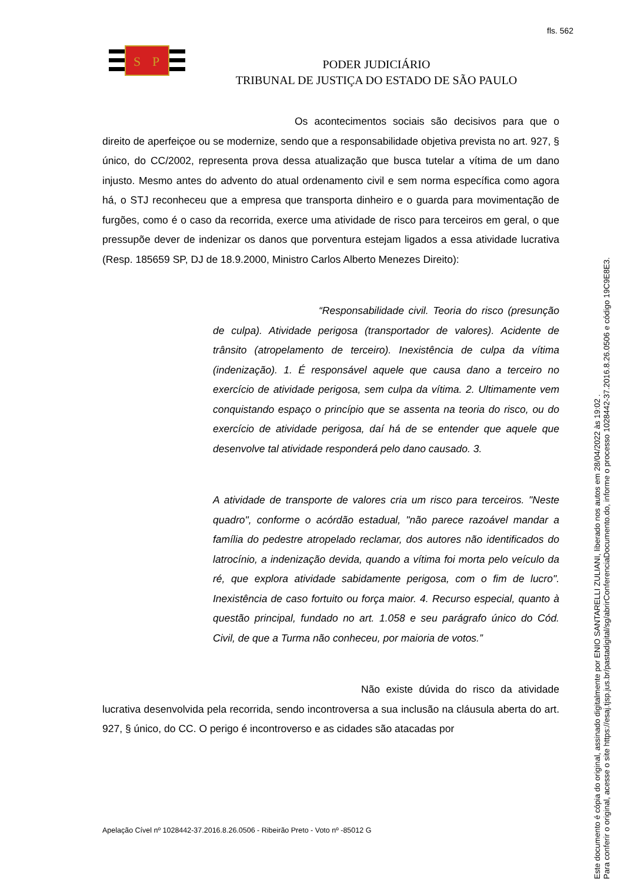fls. 562
S
P
PODER JUDICIÁRIO
TRIBUNAL DE JUSTIÇA DO ESTADO DE SÃO PAULO
Os acontecimentos sociais são decisivos para que o direito de aperfeiçoe ou se modernize, sendo que a responsabilidade objetiva prevista no art. 927, § único, do CC/2002, representa prova dessa atualização que busca tutelar a vítima de um dano injusto. Mesmo antes do advento do atual ordenamento civil e sem norma específica como agora há, o STJ reconheceu que a empresa que transporta dinheiro e o guarda para movimentação de furgões, como é o caso da recorrida, exerce uma atividade de risco para terceiros em geral, o que pressupõe dever de indenizar os danos que porventura estejam ligados a essa atividade lucrativa (Resp. 185659 SP, DJ de 18.9.2000, Ministro Carlos Alberto Menezes Direito):
“Responsabilidade civil. Teoria do risco (presunção de culpa). Atividade perigosa (transportador de valores). Acidente de trânsito (atropelamento de terceiro). Inexistência de culpa da vítima (indenização). 1. É responsável aquele que causa dano a terceiro no exercício de atividade perigosa, sem culpa da vítima. 2. Ultimamente vem conquistando espaço o princípio que se assenta na teoria do risco, ou do exercício de atividade perigosa, daí há de se entender que aquele que desenvolve tal atividade responderá pelo dano causado. 3.
A atividade de transporte de valores cria um risco para terceiros. "Neste quadro", conforme o acórdão estadual, "não parece razoável mandar a família do pedestre atropelado reclamar, dos autores não identificados do latrocínio, a indenização devida, quando a vítima foi morta pelo veículo da ré, que explora atividade sabidamente perigosa, com o fim de lucro". Inexistência de caso fortuito ou força maior. 4. Recurso especial, quanto à questão principal, fundado no art. 1.058 e seu parágrafo único do Cód. Civil, de que a Turma não conheceu, por maioria de votos.”
Não existe dúvida do risco da atividade lucrativa desenvolvida pela recorrida, sendo incontroversa a sua inclusão na cláusula aberta do art. 927, § único, do CC. O perigo é incontroverso e as cidades são atacadas por
Apelação Cível nº 1028442-37.2016.8.26.0506 - Ribeirão Preto - Voto nº -85012 G
Este documento é cópia do original, assinado digitalmente por ENIO SANTARELLI ZULIANI, liberado nos autos em 28/04/2022 às 19:02 .
Para conferir o original, acesse o site https://esaj.tjsp.jus.br/pastadigital/sg/abrirConferenciaDocumento.do, informe o processo 1028442-37.2016.8.26.0506 e código 19C9E8E3.